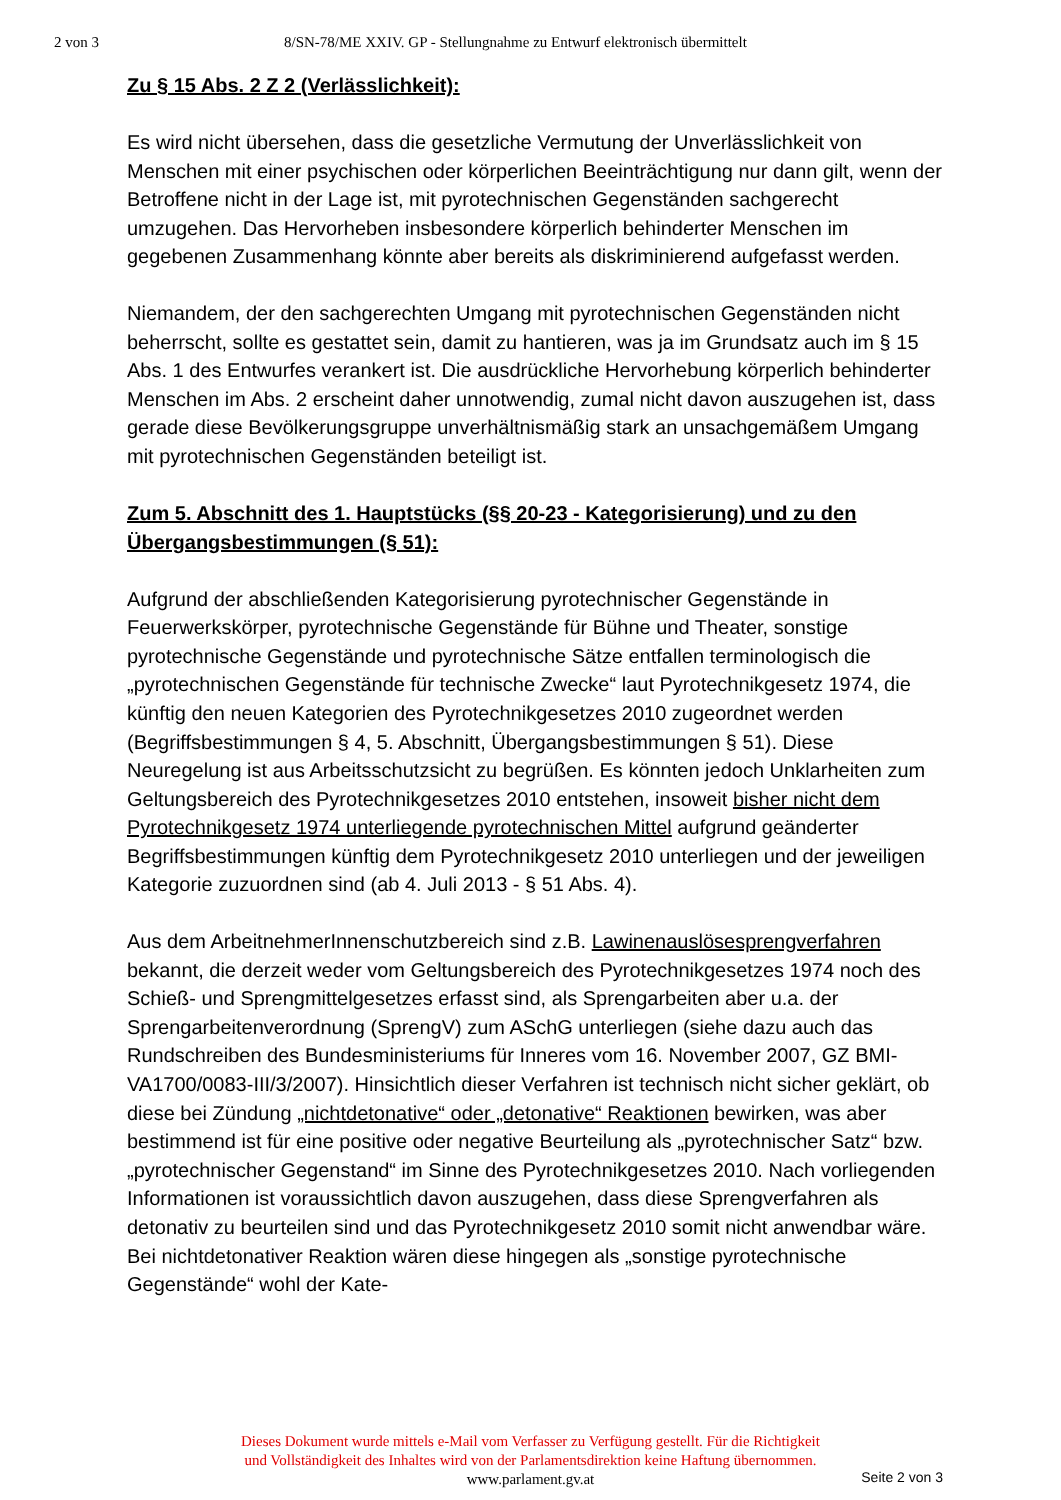2 von 3 8/SN-78/ME XXIV. GP - Stellungnahme zu Entwurf elektronisch übermittelt
Zu § 15 Abs. 2 Z 2 (Verlässlichkeit):
Es wird nicht übersehen, dass die gesetzliche Vermutung der Unverlässlichkeit von Menschen mit einer psychischen oder körperlichen Beeinträchtigung nur dann gilt, wenn der Betroffene nicht in der Lage ist, mit pyrotechnischen Gegenständen sachgerecht umzugehen. Das Hervorheben insbesondere körperlich behinderter Menschen im gegebenen Zusammenhang könnte aber bereits als diskriminierend aufgefasst werden.
Niemandem, der den sachgerechten Umgang mit pyrotechnischen Gegenständen nicht beherrscht, sollte es gestattet sein, damit zu hantieren, was ja im Grundsatz auch im § 15 Abs. 1 des Entwurfes verankert ist. Die ausdrückliche Hervorhebung körperlich behinderter Menschen im Abs. 2 erscheint daher unnotwendig, zumal nicht davon auszugehen ist, dass gerade diese Bevölkerungsgruppe unverhältnismäßig stark an unsachgemäßem Umgang mit pyrotechnischen Gegenständen beteiligt ist.
Zum 5. Abschnitt des 1. Hauptstücks (§§ 20-23 - Kategorisierung) und zu den Übergangsbestimmungen (§ 51):
Aufgrund der abschließenden Kategorisierung pyrotechnischer Gegenstände in Feuerwerkskörper, pyrotechnische Gegenstände für Bühne und Theater, sonstige pyrotechnische Gegenstände und pyrotechnische Sätze entfallen terminologisch die „pyrotechnischen Gegenstände für technische Zwecke“ laut Pyrotechnikgesetz 1974, die künftig den neuen Kategorien des Pyrotechnikgesetzes 2010 zugeordnet werden (Begriffsbestimmungen § 4, 5. Abschnitt, Übergangsbestimmungen § 51). Diese Neuregelung ist aus Arbeitsschutzsicht zu begrüßen. Es könnten jedoch Unklarheiten zum Geltungsbereich des Pyrotechnikgesetzes 2010 entstehen, insoweit bisher nicht dem Pyrotechnikgesetz 1974 unterliegende pyrotechnischen Mittel aufgrund geänderter Begriffsbestimmungen künftig dem Pyrotechnikgesetz 2010 unterliegen und der jeweiligen Kategorie zuzuordnen sind (ab 4. Juli 2013 - § 51 Abs. 4).
Aus dem ArbeitnehmerInnenschutzbereich sind z.B. Lawinenauslösesprengverfahren bekannt, die derzeit weder vom Geltungsbereich des Pyrotechnikgesetzes 1974 noch des Schieß- und Sprengmittelgesetzes erfasst sind, als Sprengarbeiten aber u.a. der Sprengarbeitenverordnung (SprengV) zum ASchG unterliegen (siehe dazu auch das Rundschreiben des Bundesministeriums für Inneres vom 16. November 2007, GZ BMI-VA1700/0083-III/3/2007). Hinsichtlich dieser Verfahren ist technisch nicht sicher geklärt, ob diese bei Zündung „nichtdetonative“ oder „detonative“ Reaktionen bewirken, was aber bestimmend ist für eine positive oder negative Beurteilung als „pyrotechnischer Satz“ bzw. „pyrotechnischer Gegenstand“ im Sinne des Pyrotechnikgesetzes 2010. Nach vorliegenden Informationen ist voraussichtlich davon auszugehen, dass diese Sprengverfahren als detonativ zu beurteilen sind und das Pyrotechnikgesetz 2010 somit nicht anwendbar wäre. Bei nichtdetonativer Reaktion wären diese hingegen als „sonstige pyrotechnische Gegenstände“ wohl der Kate-
Dieses Dokument wurde mittels e-Mail vom Verfasser zu Verfügung gestellt. Für die Richtigkeit
und Vollständigkeit des Inhaltes wird von der Parlamentsdirektion keine Haftung übernommen.
www.parlament.gv.at Seite 2 von 3